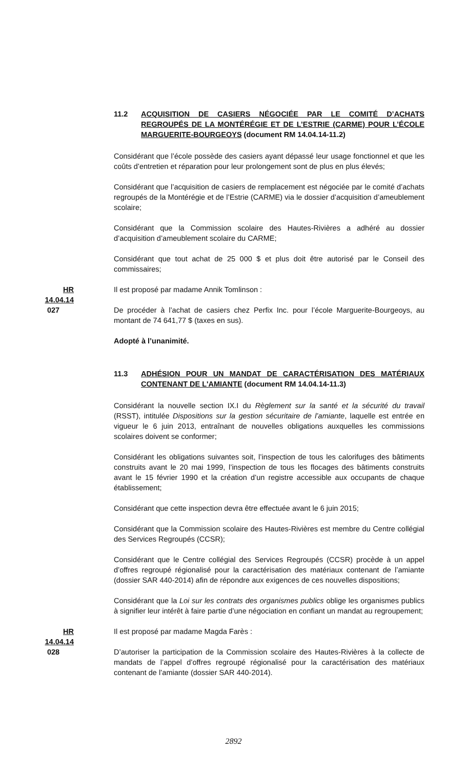11.2 ACQUISITION DE CASIERS NÉGOCIÉE PAR LE COMITÉ D’ACHATS REGROUPÉS DE LA MONTÉRÉGIE ET DE L’ESTRIE (CARME) POUR L’ÉCOLE MARGUERITE-BOURGEOYS (document RM 14.04.14-11.2)
Considérant que l’école possède des casiers ayant dépassé leur usage fonctionnel et que les coûts d’entretien et réparation pour leur prolongement sont de plus en plus élevés;
Considérant que l’acquisition de casiers de remplacement est négociée par le comité d’achats regroupés de la Montérégie et de l’Estrie (CARME) via le dossier d’acquisition d’ameublement scolaire;
Considérant que la Commission scolaire des Hautes-Rivières a adhéré au dossier d’acquisition d’ameublement scolaire du CARME;
Considérant que tout achat de 25 000 $ et plus doit être autorisé par le Conseil des commissaires;
HR 14.04.14
027
Il est proposé par madame Annik Tomlinson :
De procéder à l’achat de casiers chez Perfix Inc. pour l’école Marguerite-Bourgeoys, au montant de 74 641,77 $ (taxes en sus).
Adopté à l’unanimité.
11.3 ADHÉSION POUR UN MANDAT DE CARACTÉRISATION DES MATÉRIAUX CONTENANT DE L'AMIANTE (document RM 14.04.14-11.3)
Considérant la nouvelle section IX.I du Règlement sur la santé et la sécurité du travail (RSST), intitulée Dispositions sur la gestion sécuritaire de l’amiante, laquelle est entrée en vigueur le 6 juin 2013, entraînant de nouvelles obligations auxquelles les commissions scolaires doivent se conformer;
Considérant les obligations suivantes soit, l’inspection de tous les calorifuges des bâtiments construits avant le 20 mai 1999, l’inspection de tous les flocages des bâtiments construits avant le 15 février 1990 et la création d’un registre accessible aux occupants de chaque établissement;
Considérant que cette inspection devra être effectuée avant le 6 juin 2015;
Considérant que la Commission scolaire des Hautes-Rivières est membre du Centre collégial des Services Regroupés (CCSR);
Considérant que le Centre collégial des Services Regroupés (CCSR) procède à un appel d’offres regroupé régionalisé pour la caractérisation des matériaux contenant de l’amiante (dossier SAR 440-2014) afin de répondre aux exigences de ces nouvelles dispositions;
Considérant que la Loi sur les contrats des organismes publics oblige les organismes publics à signifier leur intérêt à faire partie d’une négociation en confiant un mandat au regroupement;
HR 14.04.14
028
Il est proposé par madame Magda Farès :
D’autoriser la participation de la Commission scolaire des Hautes-Rivières à la collecte de mandats de l’appel d’offres regroupé régionalisé pour la caractérisation des matériaux contenant de l’amiante (dossier SAR 440-2014).
2892